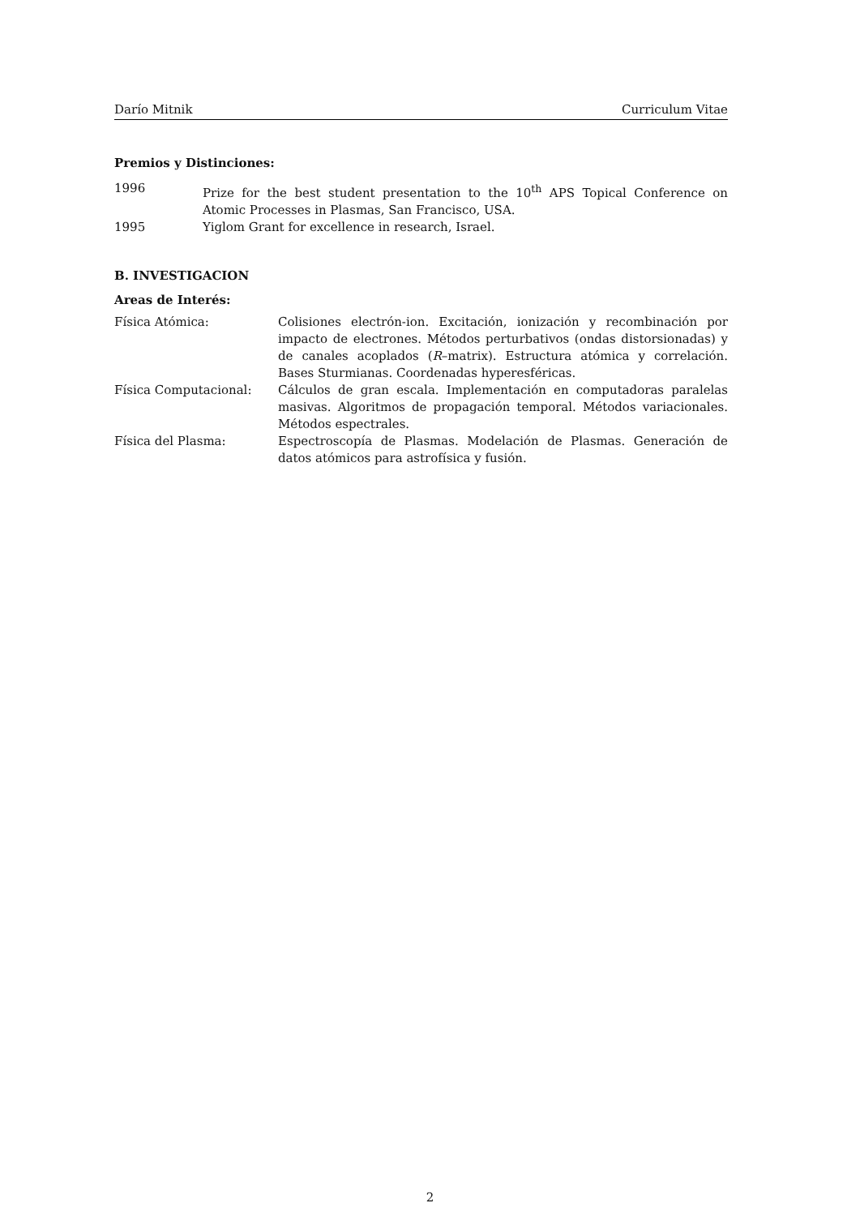Darío Mitnik Curriculum Vitae
Premios y Distinciones:
1996 Prize for the best student presentation to the 10<sup>th</sup> APS Topical Conference on Atomic Processes in Plasmas, San Francisco, USA.
1995 Yiglom Grant for excellence in research, Israel.
B. INVESTIGACION
Areas de Interés:
Física Atómica: Colisiones electrón-ion. Excitación, ionización y recombinación por impacto de electrones. Métodos perturbativos (ondas distorsionadas) y de canales acoplados (R–matrix). Estructura atómica y correlación. Bases Sturmianas. Coordenadas hyperesféricas.
Física Computacional: Cálculos de gran escala. Implementación en computadoras paralelas masivas. Algoritmos de propagación temporal. Métodos variacionales. Métodos espectrales.
Física del Plasma: Espectroscopía de Plasmas. Modelación de Plasmas. Generación de datos atómicos para astrofísica y fusión.
2